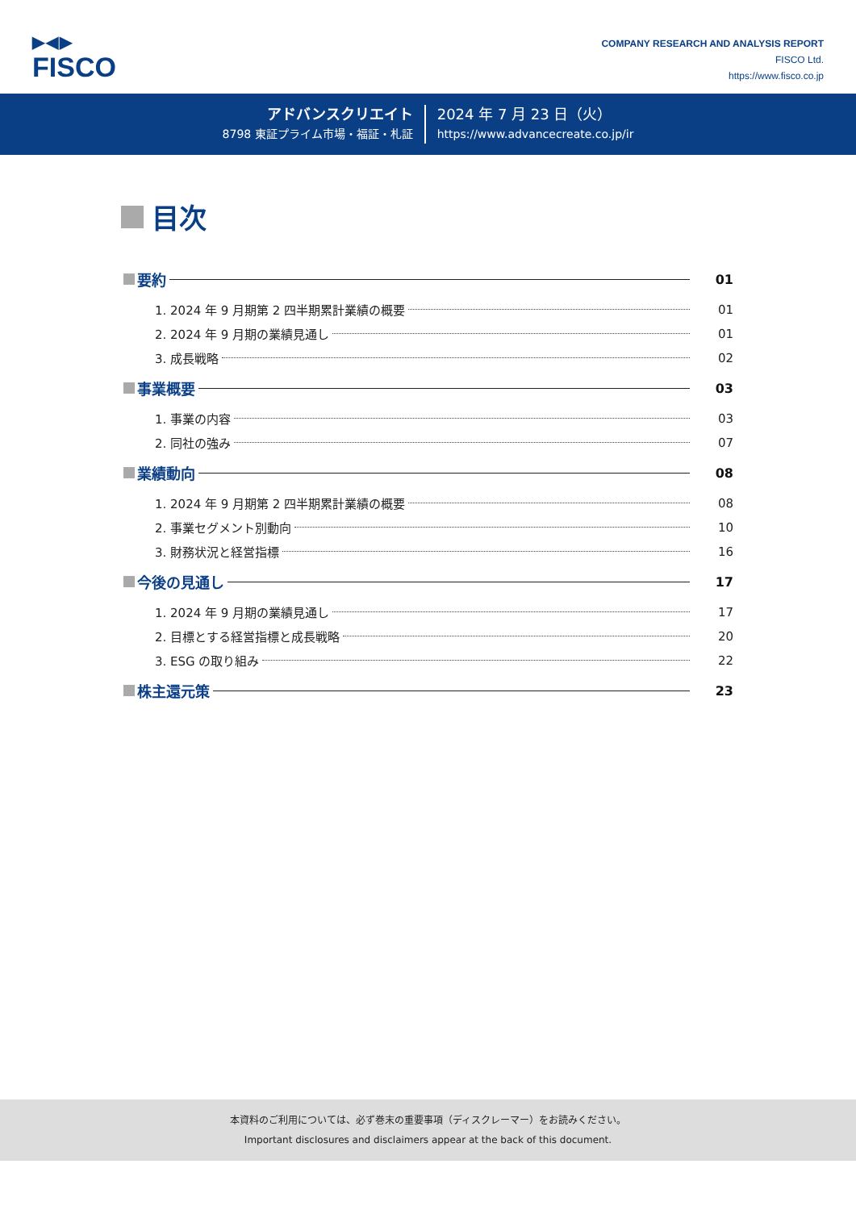▶◀▶
FISCO
COMPANY RESEARCH AND ANALYSIS REPORT
FISCO Ltd.
https://www.fisco.co.jp
アドバンスクリエイト
8798 東証プライム市場・福証・札証
2024 年 7 月 23 日（火）
https://www.advancecreate.co.jp/ir
目次
要約 01
1. 2024 年 9 月期第 2 四半期累計業績の概要 01
2. 2024 年 9 月期の業績見通し 01
3. 成長戦略 02
事業概要 03
1. 事業の内容 03
2. 同社の強み 07
業績動向 08
1. 2024 年 9 月期第 2 四半期累計業績の概要 08
2. 事業セグメント別動向 10
3. 財務状況と経営指標 16
今後の見通し 17
1. 2024 年 9 月期の業績見通し 17
2. 目標とする経営指標と成長戦略 20
3. ESG の取り組み 22
株主還元策 23
本資料のご利用については、必ず巻末の重要事項（ディスクレーマー）をお読みください。
Important disclosures and disclaimers appear at the back of this document.